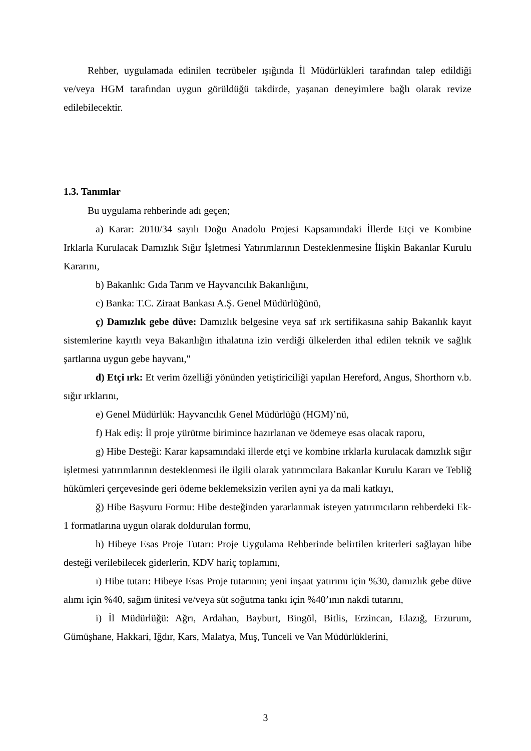Rehber, uygulamada edinilen tecrübeler ışığında İl Müdürlükleri tarafından talep edildiği ve/veya HGM tarafından uygun görüldüğü takdirde, yaşanan deneyimlere bağlı olarak revize edilebilecektir.
1.3. Tanımlar
Bu uygulama rehberinde adı geçen;
a) Karar: 2010/34 sayılı Doğu Anadolu Projesi Kapsamındaki İllerde Etçi ve Kombine Irklarla Kurulacak Damızlık Sığır İşletmesi Yatırımlarının Desteklenmesine İlişkin Bakanlar Kurulu Kararını,
b) Bakanlık: Gıda Tarım ve Hayvancılık Bakanlığını,
c) Banka: T.C. Ziraat Bankası A.Ş. Genel Müdürlüğünü,
ç) Damızlık gebe düve: Damızlık belgesine veya saf ırk sertifikasına sahip Bakanlık kayıt sistemlerine kayıtlı veya Bakanlığın ithalatına izin verdiği ülkelerden ithal edilen teknik ve sağlık şartlarına uygun gebe hayvanı,"
d) Etçi ırk: Et verim özelliği yönünden yetiştiriciliği yapılan Hereford, Angus, Shorthorn v.b. sığır ırklarını,
e) Genel Müdürlük: Hayvancılık Genel Müdürlüğü (HGM)’nü,
f) Hak ediş: İl proje yürütme birimince hazırlanan ve ödemeye esas olacak raporu,
g) Hibe Desteği: Karar kapsamındaki illerde etçi ve kombine ırklarla kurulacak damızlık sığır işletmesi yatırımlarının desteklenmesi ile ilgili olarak yatırımcılara Bakanlar Kurulu Kararı ve Tebliğ hükümleri çerçevesinde geri ödeme beklemeksizin verilen ayni ya da mali katkıyı,
ğ) Hibe Başvuru Formu: Hibe desteğinden yararlanmak isteyen yatırımcıların rehberdeki Ek-1 formatlarına uygun olarak doldurulan formu,
h) Hibeye Esas Proje Tutarı: Proje Uygulama Rehberinde belirtilen kriterleri sağlayan hibe desteği verilebilecek giderlerin, KDV hariç toplamını,
ı) Hibe tutarı: Hibeye Esas Proje tutarının; yeni inşaat yatırımı için %30, damızlık gebe düve alımı için %40, sağım ünitesi ve/veya süt soğutma tankı için %40’ının nakdi tutarını,
i) İl Müdürlüğü: Ağrı, Ardahan, Bayburt, Bingöl, Bitlis, Erzincan, Elazığ, Erzurum, Gümüşhane, Hakkari, Iğdır, Kars, Malatya, Muş, Tunceli ve Van Müdürlüklerini,
3